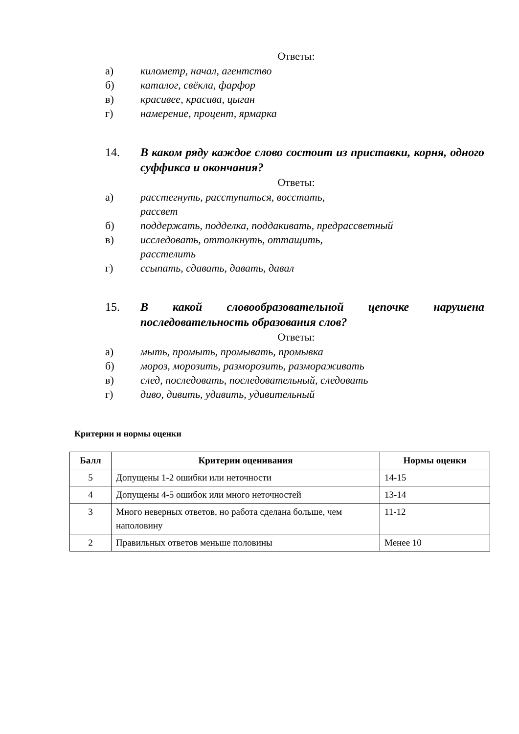Ответы:
а) километр, начал, агентство
б) каталог, свёкла, фарфор
в) красивее, красива, цыган
г) намерение, процент, ярмарка
14. В каком ряду каждое слово состоит из приставки, корня, одного суффикса и окончания?
Ответы:
а) расстегнуть, расступиться, восстать, рассвет
б) поддержать, подделка, поддакивать, предрассветный
в) исследовать, оттолкнуть, оттащить, расстелить
г) ссыпать, сдавать, давать, давал
15. В какой словообразовательной цепочке нарушена
последовательность образования слов?
Ответы:
а) мыть, промыть, промывать, промывка
б) мороз, морозить, разморозить, размораживать
в) след, последовать, последовательный, следовать
г) диво, дивить, удивить, удивительный
Критерии и нормы оценки
| Балл | Критерии оценивания | Нормы оценки |
| --- | --- | --- |
| 5 | Допущены 1-2 ошибки или неточности | 14-15 |
| 4 | Допущены 4-5 ошибок или много неточностей | 13-14 |
| 3 | Много неверных ответов, но работа сделана больше, чем наполовину | 11-12 |
| 2 | Правильных ответов меньше половины | Менее 10 |